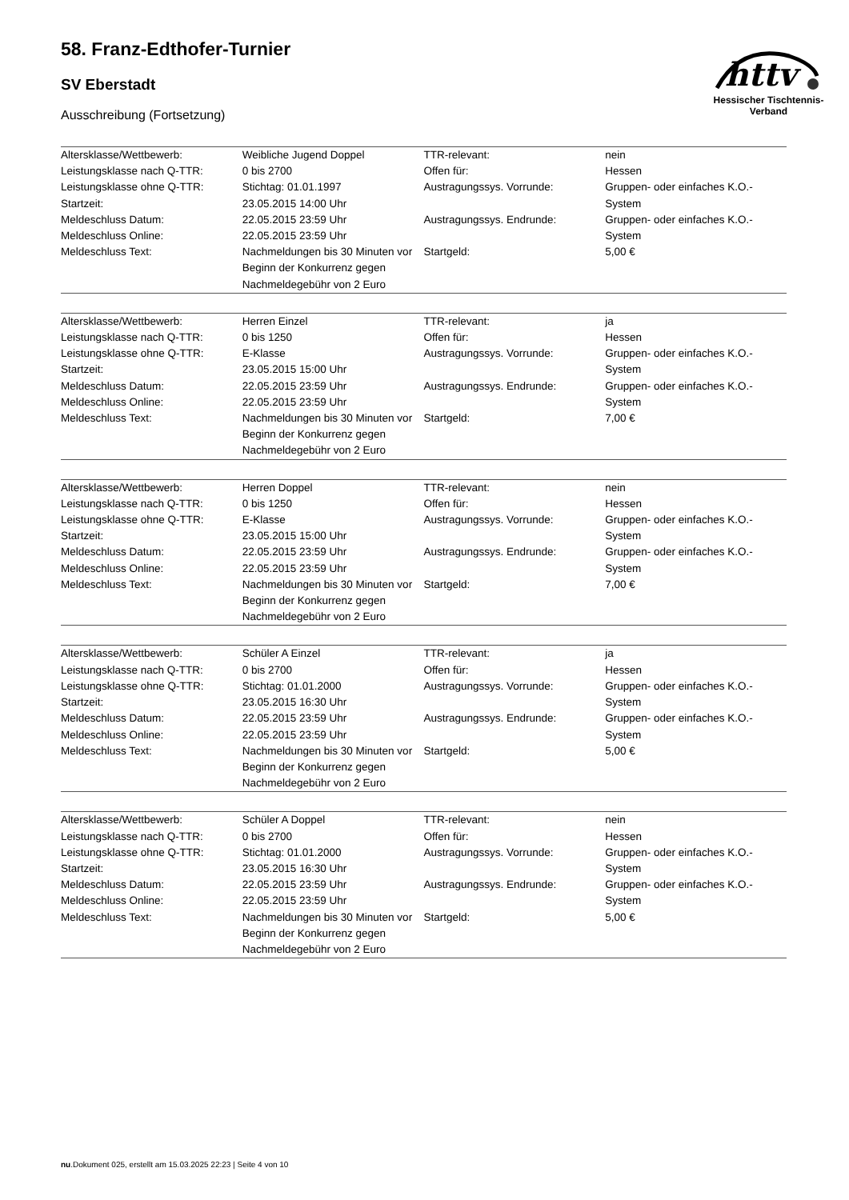httv
Hessischer Tischtennis-Verband
58. Franz-Edthofer-Turnier
SV Eberstadt
Ausschreibung (Fortsetzung)
| Altersklasse/Wettbewerb: | Weibliche Jugend Doppel | TTR-relevant: | nein |
| Leistungsklasse nach Q-TTR: | 0 bis 2700 | Offen für: | Hessen |
| Leistungsklasse ohne Q-TTR: Startzeit: | Stichtag: 01.01.1997 23.05.2015 14:00 Uhr | Austragungssys. Vorrunde: | Gruppen- oder einfaches K.O.-System |
| Meldeschluss Datum: Meldeschluss Online: | 22.05.2015 23:59 Uhr 22.05.2015 23:59 Uhr | Austragungssys. Endrunde: | Gruppen- oder einfaches K.O.-System |
| Meldeschluss Text: | Nachmeldungen bis 30 Minuten vor Beginn der Konkurrenz gegen Nachmeldegebühr von 2 Euro | Startgeld: | 5,00 € |
| Altersklasse/Wettbewerb: | Herren Einzel | TTR-relevant: | ja |
| Leistungsklasse nach Q-TTR: | 0 bis 1250 | Offen für: | Hessen |
| Leistungsklasse ohne Q-TTR: Startzeit: | E-Klasse 23.05.2015 15:00 Uhr | Austragungssys. Vorrunde: | Gruppen- oder einfaches K.O.-System |
| Meldeschluss Datum: Meldeschluss Online: | 22.05.2015 23:59 Uhr 22.05.2015 23:59 Uhr | Austragungssys. Endrunde: | Gruppen- oder einfaches K.O.-System |
| Meldeschluss Text: | Nachmeldungen bis 30 Minuten vor Beginn der Konkurrenz gegen Nachmeldegebühr von 2 Euro | Startgeld: | 7,00 € |
| Altersklasse/Wettbewerb: | Herren Doppel | TTR-relevant: | nein |
| Leistungsklasse nach Q-TTR: | 0 bis 1250 | Offen für: | Hessen |
| Leistungsklasse ohne Q-TTR: Startzeit: | E-Klasse 23.05.2015 15:00 Uhr | Austragungssys. Vorrunde: | Gruppen- oder einfaches K.O.-System |
| Meldeschluss Datum: Meldeschluss Online: | 22.05.2015 23:59 Uhr 22.05.2015 23:59 Uhr | Austragungssys. Endrunde: | Gruppen- oder einfaches K.O.-System |
| Meldeschluss Text: | Nachmeldungen bis 30 Minuten vor Beginn der Konkurrenz gegen Nachmeldegebühr von 2 Euro | Startgeld: | 7,00 € |
| Altersklasse/Wettbewerb: | Schüler A Einzel | TTR-relevant: | ja |
| Leistungsklasse nach Q-TTR: | 0 bis 2700 | Offen für: | Hessen |
| Leistungsklasse ohne Q-TTR: Startzeit: | Stichtag: 01.01.2000 23.05.2015 16:30 Uhr | Austragungssys. Vorrunde: | Gruppen- oder einfaches K.O.-System |
| Meldeschluss Datum: Meldeschluss Online: | 22.05.2015 23:59 Uhr 22.05.2015 23:59 Uhr | Austragungssys. Endrunde: | Gruppen- oder einfaches K.O.-System |
| Meldeschluss Text: | Nachmeldungen bis 30 Minuten vor Beginn der Konkurrenz gegen Nachmeldegebühr von 2 Euro | Startgeld: | 5,00 € |
| Altersklasse/Wettbewerb: | Schüler A Doppel | TTR-relevant: | nein |
| Leistungsklasse nach Q-TTR: | 0 bis 2700 | Offen für: | Hessen |
| Leistungsklasse ohne Q-TTR: Startzeit: | Stichtag: 01.01.2000 23.05.2015 16:30 Uhr | Austragungssys. Vorrunde: | Gruppen- oder einfaches K.O.-System |
| Meldeschluss Datum: Meldeschluss Online: | 22.05.2015 23:59 Uhr 22.05.2015 23:59 Uhr | Austragungssys. Endrunde: | Gruppen- oder einfaches K.O.-System |
| Meldeschluss Text: | Nachmeldungen bis 30 Minuten vor Beginn der Konkurrenz gegen Nachmeldegebühr von 2 Euro | Startgeld: | 5,00 € |
nu.Dokument 025, erstellt am 15.03.2025 22:23 | Seite 4 von 10